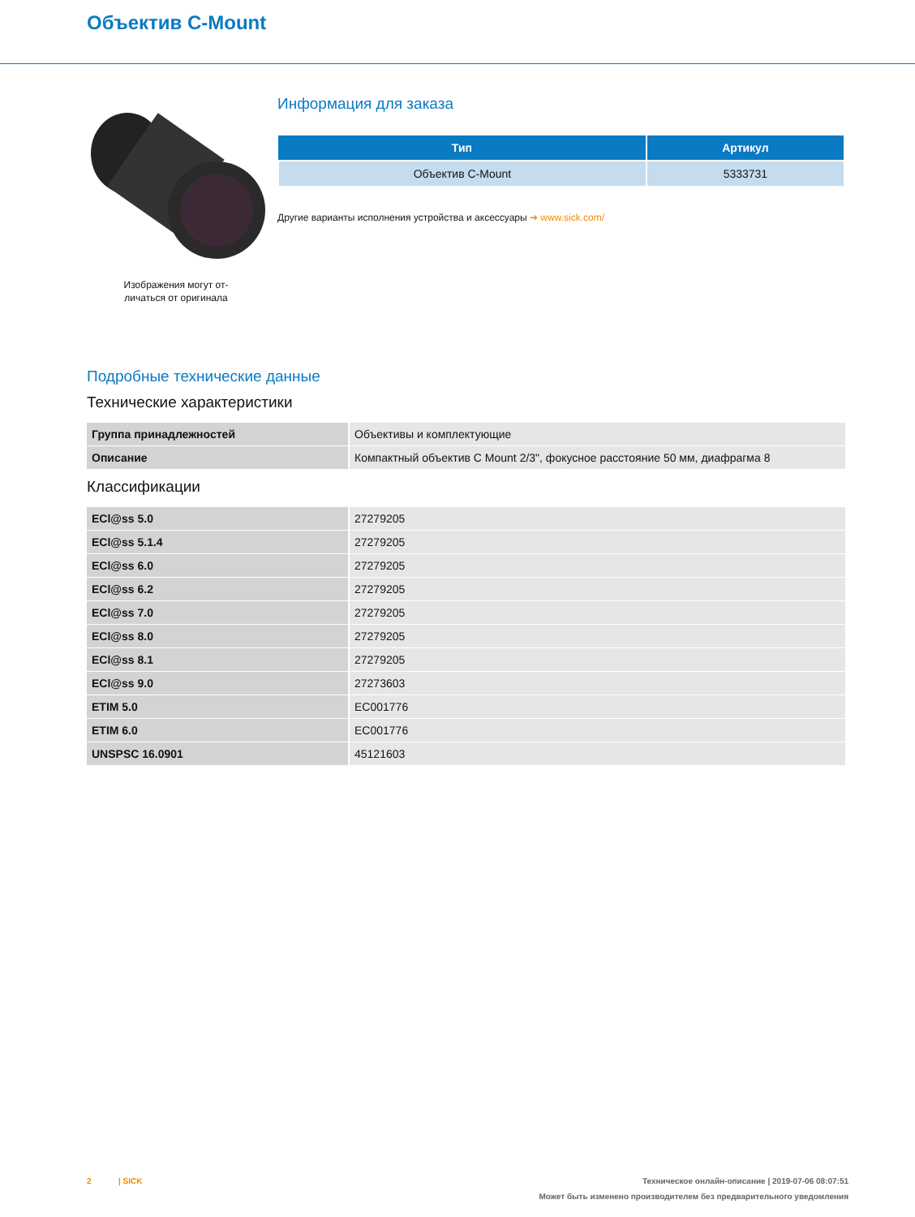Объектив C-Mount
Изображения могут от-
личаться от оригинала
Информация для заказа
| Тип | Артикул |
| --- | --- |
| Объектив C-Mount | 5333731 |
Другие варианты исполнения устройства и аксессуары ➔ www.sick.com/
Подробные технические данные
Технические характеристики
| Группа принадлежностей | Объективы и комплектующие |
| Описание | Компактный объектив C Mount 2/3", фокусное расстояние 50 мм, диафрагма 8 |
Классификации
| ECl@ss 5.0 | 27279205 |
| ECl@ss 5.1.4 | 27279205 |
| ECl@ss 6.0 | 27279205 |
| ECl@ss 6.2 | 27279205 |
| ECl@ss 7.0 | 27279205 |
| ECl@ss 8.0 | 27279205 |
| ECl@ss 8.1 | 27279205 |
| ECl@ss 9.0 | 27273603 |
| ETIM 5.0 | EC001776 |
| ETIM 6.0 | EC001776 |
| UNSPSC 16.0901 | 45121603 |
2 | SICK Техническое онлайн-описание | 2019-07-06 08:07:51
Может быть изменено производителем без предварительного уведомления